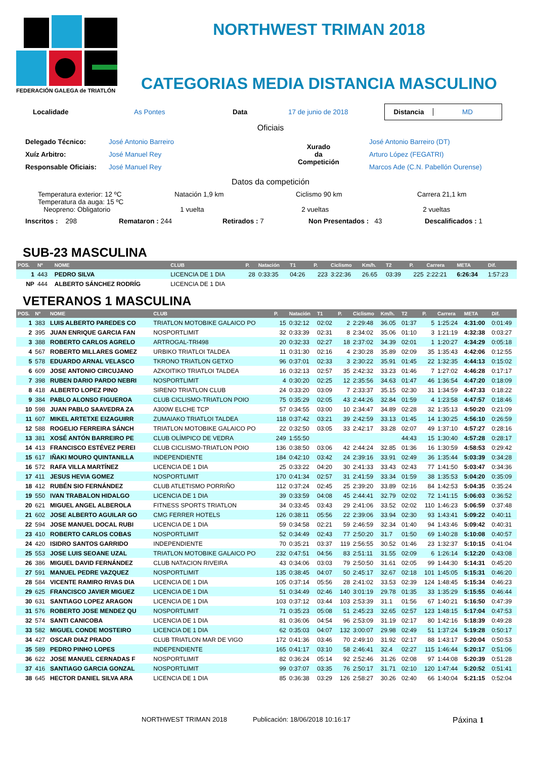FEDERACIÓN GALEGA de TRIATLÓN
NORTHWEST TRIMAN 2018
CATEGORIAS MEDIA DISTANCIA MASCULINO
Localidade As Pontes Data 17 de junio de 2018 Distancia MD
Oficiais
Delegado Técnico: José Antonio Barreiro
Xuíz Arbitro: José Manuel Rey
Responsable Oficiais: José Manuel Rey
Xurado
da
Competición
José Antonio Barreiro (DT)
Arturo López (FEGATRI)
Marcos Ade (C.N. Pabellón Ourense)
Datos da competición
Temperatura exterior: 12 ºC
Temperatura da auga: 15 ºC
Neopreno: Obligatorio
Natación 1,9 km
1 vuelta
Ciclismo 90 km
2 vueltas
Carrera 21,1 km
2 vueltas
Inscritos : 298 Remataron : 244 Retirados : 7 Non Presentados : 43 Descalificados : 1
SUB-23 MASCULINA
| POS. | Nº | NOME | CLUB | P. | Natación | T1 | P. | Ciclismo | Km/h. | T2 | P. | Carrera | META | Dif. |
| --- | --- | --- | --- | --- | --- | --- | --- | --- | --- | --- | --- | --- | --- | --- |
| 1 | 443 | PEDRO SILVA | LICENCIA DE 1 DIA | 28 | 0:33:35 | 04:26 | 223 | 3:22:36 | 26.65 | 03:39 | 225 | 2:22:21 | 6:26:34 | 1:57:23 |
| NP | 444 | ALBERTO SÁNCHEZ RODRÍG | LICENCIA DE 1 DIA | | | | | | | | | | | |
VETERANOS 1 MASCULINA
| POS. | Nº | NOME | CLUB | P. | Natación | T1 | P. | Ciclismo | Km/h. | T2 | P. | Carrera | META | Dif. |
| --- | --- | --- | --- | --- | --- | --- | --- | --- | --- | --- | --- | --- | --- | --- |
| 1 | 383 | LUIS ALBERTO PAREDES CO | TRIATLON MOTOBIKE GALAICO PO | 15 | 0:32:12 | 02:02 | 2 | 2:29:48 | 36.05 | 01:37 | 5 | 1:25:24 | 4:31:00 | 0:01:49 |
| 2 | 395 | JUAN ENRIQUE GARCIA FAN | NOSPORTLIMIT | 32 | 0:33:39 | 02:31 | 8 | 2:34:02 | 35.06 | 01:10 | 3 | 1:21:19 | 4:32:38 | 0:03:27 |
| 3 | 388 | ROBERTO CARLOS AGRELO | ARTROGAL-TRI498 | 20 | 0:32:33 | 02:27 | 18 | 2:37:02 | 34.39 | 02:01 | 1 | 1:20:27 | 4:34:29 | 0:05:18 |
| 4 | 567 | ROBERTO MILLARES GOMEZ | URBIKO TRIATLOI TALDEA | 11 | 0:31:30 | 02:16 | 4 | 2:30:28 | 35.89 | 02:09 | 35 | 1:35:43 | 4:42:06 | 0:12:55 |
| 5 | 578 | EDUARDO ARNAL VELASCO | TKRONO TRIATLON GETXO | 96 | 0:37:01 | 02:33 | 3 | 2:30:22 | 35.91 | 01:45 | 22 | 1:32:35 | 4:44:13 | 0:15:02 |
| 6 | 609 | JOSE ANTONIO CIRCUJANO | AZKOITIKO TRIATLOI TALDEA | 16 | 0:32:13 | 02:57 | 35 | 2:42:32 | 33.23 | 01:46 | 7 | 1:27:02 | 4:46:28 | 0:17:17 |
| 7 | 398 | RUBEN DARIO PARDO NEBRI | NOSPORTLIMIT | 4 | 0:30:20 | 02:25 | 12 | 2:35:56 | 34.63 | 01:47 | 46 | 1:36:54 | 4:47:20 | 0:18:09 |
| 8 | 418 | ALBERTO LOPEZ PINO | SIRENO TRIATLON CLUB | 24 | 0:33:20 | 03:09 | 7 | 2:33:37 | 35.15 | 02:30 | 31 | 1:34:59 | 4:47:33 | 0:18:22 |
| 9 | 384 | PABLO ALONSO FIGUEROA | CLUB CICLISMO-TRIATLON POIO | 75 | 0:35:29 | 02:05 | 43 | 2:44:26 | 32.84 | 01:59 | 4 | 1:23:58 | 4:47:57 | 0:18:46 |
| 10 | 598 | JUAN PABLO SAAVEDRA ZA | A300W ELCHE TCP | 57 | 0:34:55 | 03:00 | 10 | 2:34:47 | 34.89 | 02:28 | 32 | 1:35:13 | 4:50:20 | 0:21:09 |
| 11 | 607 | MIKEL ARTETXE EIZAGUIRR | ZUMAIAKO TRIATLOI TALDEA | 118 | 0:37:42 | 03:21 | 39 | 2:42:59 | 33.13 | 01:45 | 14 | 1:30:25 | 4:56:10 | 0:26:59 |
| 12 | 588 | ROGELIO FERREIRA SÁNCH | TRIATLON MOTOBIKE GALAICO PO | 22 | 0:32:50 | 03:05 | 33 | 2:42:17 | 33.28 | 02:07 | 49 | 1:37:10 | 4:57:27 | 0:28:16 |
| 13 | 381 | XOSÉ ANTÓN BARREIRO PE | CLUB OLÍMPICO DE VEDRA | 249 | 1:55:50 | | | | | 44:43 | 15 | 1:30:40 | 4:57:28 | 0:28:17 |
| 14 | 413 | FRANCISCO ESTÉVEZ PEREI | CLUB CICLISMO-TRIATLON POIO | 136 | 0:38:50 | 03:06 | 42 | 2:44:24 | 32.85 | 01:36 | 16 | 1:30:59 | 4:58:53 | 0:29:42 |
| 15 | 617 | IÑAKI MOURO QUINTANILLA | INDEPENDIENTE | 184 | 0:42:10 | 03:42 | 24 | 2:39:16 | 33.91 | 02:49 | 36 | 1:35:44 | 5:03:39 | 0:34:28 |
| 16 | 572 | RAFA VILLA MARTÍNEZ | LICENCIA DE 1 DIA | 25 | 0:33:22 | 04:20 | 30 | 2:41:33 | 33.43 | 02:43 | 77 | 1:41:50 | 5:03:47 | 0:34:36 |
| 17 | 411 | JESUS HEVIA GOMEZ | NOSPORTLIMIT | 170 | 0:41:34 | 02:57 | 31 | 2:41:59 | 33.34 | 01:59 | 38 | 1:35:53 | 5:04:20 | 0:35:09 |
| 18 | 412 | RUBÉN SIO FERNÁNDEZ | CLUB ATLETISMO PORRIÑO | 112 | 0:37:24 | 02:45 | 25 | 2:39:20 | 33.89 | 02:16 | 84 | 1:42:53 | 5:04:35 | 0:35:24 |
| 19 | 550 | IVAN TRABALON HIDALGO | LICENCIA DE 1 DIA | 39 | 0:33:59 | 04:08 | 45 | 2:44:41 | 32.79 | 02:02 | 72 | 1:41:15 | 5:06:03 | 0:36:52 |
| 20 | 621 | MIGUEL ANGEL ALBEROLA | FITNESS SPORTS TRIATLON | 34 | 0:33:45 | 03:43 | 29 | 2:41:06 | 33.52 | 02:02 | 110 | 1:46:23 | 5:06:59 | 0:37:48 |
| 21 | 602 | JOSE ALBERTO AGUILAR GO | CMG FERRER HOTELS | 126 | 0:38:11 | 05:56 | 22 | 2:39:06 | 33.94 | 02:30 | 93 | 1:43:41 | 5:09:22 | 0:40:11 |
| 22 | 594 | JOSE MANUEL DOCAL RUBI | LICENCIA DE 1 DIA | 59 | 0:34:58 | 02:21 | 59 | 2:46:59 | 32.34 | 01:40 | 94 | 1:43:46 | 5:09:42 | 0:40:31 |
| 23 | 410 | ROBERTO CARLOS COBAS | NOSPORTLIMIT | 52 | 0:34:49 | 02:43 | 77 | 2:50:20 | 31.7 | 01:50 | 69 | 1:40:28 | 5:10:08 | 0:40:57 |
| 24 | 420 | ISIDRO SANTOS GARRIDO | INDEPENDIENTE | 70 | 0:35:21 | 03:37 | 119 | 2:56:55 | 30.52 | 01:46 | 23 | 1:32:37 | 5:10:15 | 0:41:04 |
| 25 | 553 | JOSE LUIS SEOANE UZAL | TRIATLON MOTOBIKE GALAICO PO | 232 | 0:47:51 | 04:56 | 83 | 2:51:11 | 31.55 | 02:09 | 6 | 1:26:14 | 5:12:20 | 0:43:08 |
| 26 | 386 | MIGUEL DAVID FERNÁNDEZ | CLUB NATACION RIVEIRA | 43 | 0:34:06 | 03:03 | 79 | 2:50:50 | 31.61 | 02:05 | 99 | 1:44:30 | 5:14:31 | 0:45:20 |
| 27 | 591 | MANUEL PEDRE VAZQUEZ | NOSPORTLIMIT | 135 | 0:38:45 | 04:07 | 50 | 2:45:17 | 32.67 | 02:18 | 101 | 1:45:05 | 5:15:31 | 0:46:20 |
| 28 | 584 | VICENTE RAMIRO RIVAS DIA | LICENCIA DE 1 DIA | 105 | 0:37:14 | 05:56 | 28 | 2:41:02 | 33.53 | 02:39 | 124 | 1:48:45 | 5:15:34 | 0:46:23 |
| 29 | 625 | FRANCISCO JAVIER MIGUEZ | LICENCIA DE 1 DIA | 51 | 0:34:49 | 02:46 | 140 | 3:01:19 | 29.78 | 01:35 | 33 | 1:35:29 | 5:15:55 | 0:46:44 |
| 30 | 631 | SANTIAGO LOPEZ ARAGON | LICENCIA DE 1 DIA | 103 | 0:37:12 | 03:44 | 103 | 2:53:39 | 31.1 | 01:56 | 67 | 1:40:21 | 5:16:50 | 0:47:39 |
| 31 | 576 | ROBERTO JOSE MENDEZ QU | NOSPORTLIMIT | 71 | 0:35:23 | 05:08 | 51 | 2:45:23 | 32.65 | 02:57 | 123 | 1:48:15 | 5:17:04 | 0:47:53 |
| 32 | 574 | SANTI CANICOBA | LICENCIA DE 1 DIA | 81 | 0:36:06 | 04:54 | 96 | 2:53:09 | 31.19 | 02:17 | 80 | 1:42:16 | 5:18:39 | 0:49:28 |
| 33 | 582 | MIGUEL CONDE MOSTEIRO | LICENCIA DE 1 DIA | 62 | 0:35:03 | 04:07 | 132 | 3:00:07 | 29.98 | 02:49 | 51 | 1:37:24 | 5:19:28 | 0:50:17 |
| 34 | 427 | OSCAR DIAZ PRADO | CLUB TRIATLON MAR DE VIGO | 172 | 0:41:36 | 03:46 | 70 | 2:49:10 | 31.92 | 02:17 | 88 | 1:43:17 | 5:20:04 | 0:50:53 |
| 35 | 589 | PEDRO PINHO LOPES | INDEPENDIENTE | 165 | 0:41:17 | 03:10 | 58 | 2:46:41 | 32.4 | 02:27 | 115 | 1:46:44 | 5:20:17 | 0:51:06 |
| 36 | 622 | JOSE MANUEL CERNADAS F | NOSPORTLIMIT | 82 | 0:36:24 | 05:14 | 92 | 2:52:46 | 31.26 | 02:08 | 97 | 1:44:08 | 5:20:39 | 0:51:28 |
| 37 | 416 | SANTIAGO GARCIA GONZAL | NOSPORTLIMIT | 99 | 0:37:07 | 03:35 | 76 | 2:50:17 | 31.71 | 02:10 | 120 | 1:47:44 | 5:20:52 | 0:51:41 |
| 38 | 645 | HECTOR DANIEL SILVA ARA | LICENCIA DE 1 DIA | 85 | 0:36:38 | 03:29 | 126 | 2:58:27 | 30.26 | 02:40 | 66 | 1:40:04 | 5:21:15 | 0:52:04 |
NORTHWEST TRIMAN 2018 Publicación: 18/06/2018 10:16:17 Páxina 1